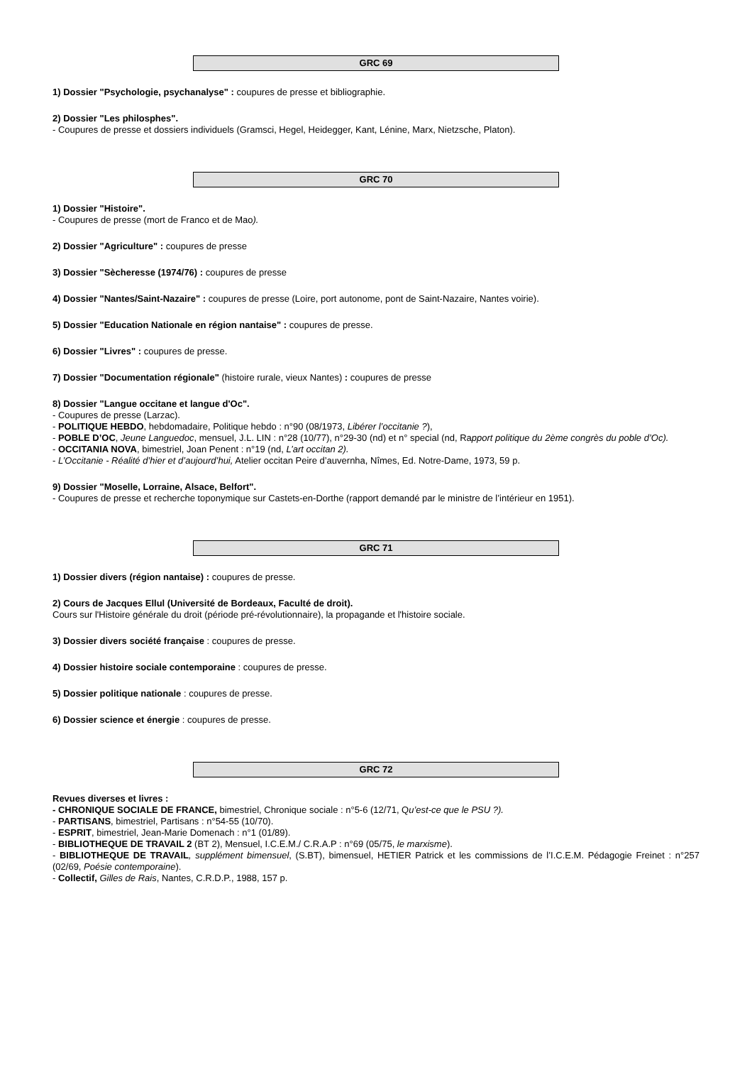GRC 69
1) Dossier "Psychologie, psychanalyse" : coupures de presse et bibliographie.
2) Dossier "Les philosphes".
- Coupures de presse et dossiers individuels (Gramsci, Hegel, Heidegger, Kant, Lénine, Marx, Nietzsche, Platon).
GRC 70
1) Dossier "Histoire".
- Coupures de presse (mort de Franco et de Mao).
2) Dossier "Agriculture" : coupures de presse
3) Dossier "Sècheresse (1974/76) : coupures de presse
4) Dossier "Nantes/Saint-Nazaire" : coupures de presse (Loire, port autonome, pont de Saint-Nazaire, Nantes voirie).
5) Dossier "Education Nationale en région nantaise" : coupures de presse.
6) Dossier "Livres" : coupures de presse.
7) Dossier "Documentation régionale" (histoire rurale, vieux Nantes) : coupures de presse
8) Dossier "Langue occitane et langue d'Oc".
- Coupures de presse (Larzac).
- POLITIQUE HEBDO, hebdomadaire, Politique hebdo : n°90 (08/1973, Libérer l’occitanie ?),
- POBLE D’OC, Jeune Languedoc, mensuel, J.L. LIN : n°28 (10/77), n°29-30 (nd) et n° special (nd, Rapport politique du 2ème congrès du poble d’Oc).
- OCCITANIA NOVA, bimestriel, Joan Penent : n°19 (nd, L’art occitan 2).
- L’Occitanie - Réalité d’hier et d’aujourd’hui, Atelier occitan Peire d’auvernha, Nîmes, Ed. Notre-Dame, 1973, 59 p.
9) Dossier "Moselle, Lorraine, Alsace, Belfort".
- Coupures de presse et recherche toponymique sur Castets-en-Dorthe (rapport demandé par le ministre de l’intérieur en 1951).
GRC 71
1) Dossier divers (région nantaise) : coupures de presse.
2) Cours de Jacques Ellul (Université de Bordeaux, Faculté de droit).
Cours sur l'Histoire générale du droit (période pré-révolutionnaire), la propagande et l'histoire sociale.
3) Dossier divers société française : coupures de presse.
4) Dossier histoire sociale contemporaine : coupures de presse.
5) Dossier politique nationale : coupures de presse.
6) Dossier science et énergie : coupures de presse.
GRC 72
Revues diverses et livres :
- CHRONIQUE SOCIALE DE FRANCE, bimestriel, Chronique sociale : n°5-6 (12/71, Qu’est-ce que le PSU ?).
- PARTISANS, bimestriel, Partisans : n°54-55 (10/70).
- ESPRIT, bimestriel, Jean-Marie Domenach : n°1 (01/89).
- BIBLIOTHEQUE DE TRAVAIL 2 (BT 2), Mensuel, I.C.E.M./ C.R.A.P : n°69 (05/75, le marxisme).
- BIBLIOTHEQUE DE TRAVAIL, supplément bimensuel, (S.BT), bimensuel, HETIER Patrick et les commissions de l’I.C.E.M. Pédagogie Freinet : n°257 (02/69, Poésie contemporaine).
- Collectif, Gilles de Rais, Nantes, C.R.D.P., 1988, 157 p.